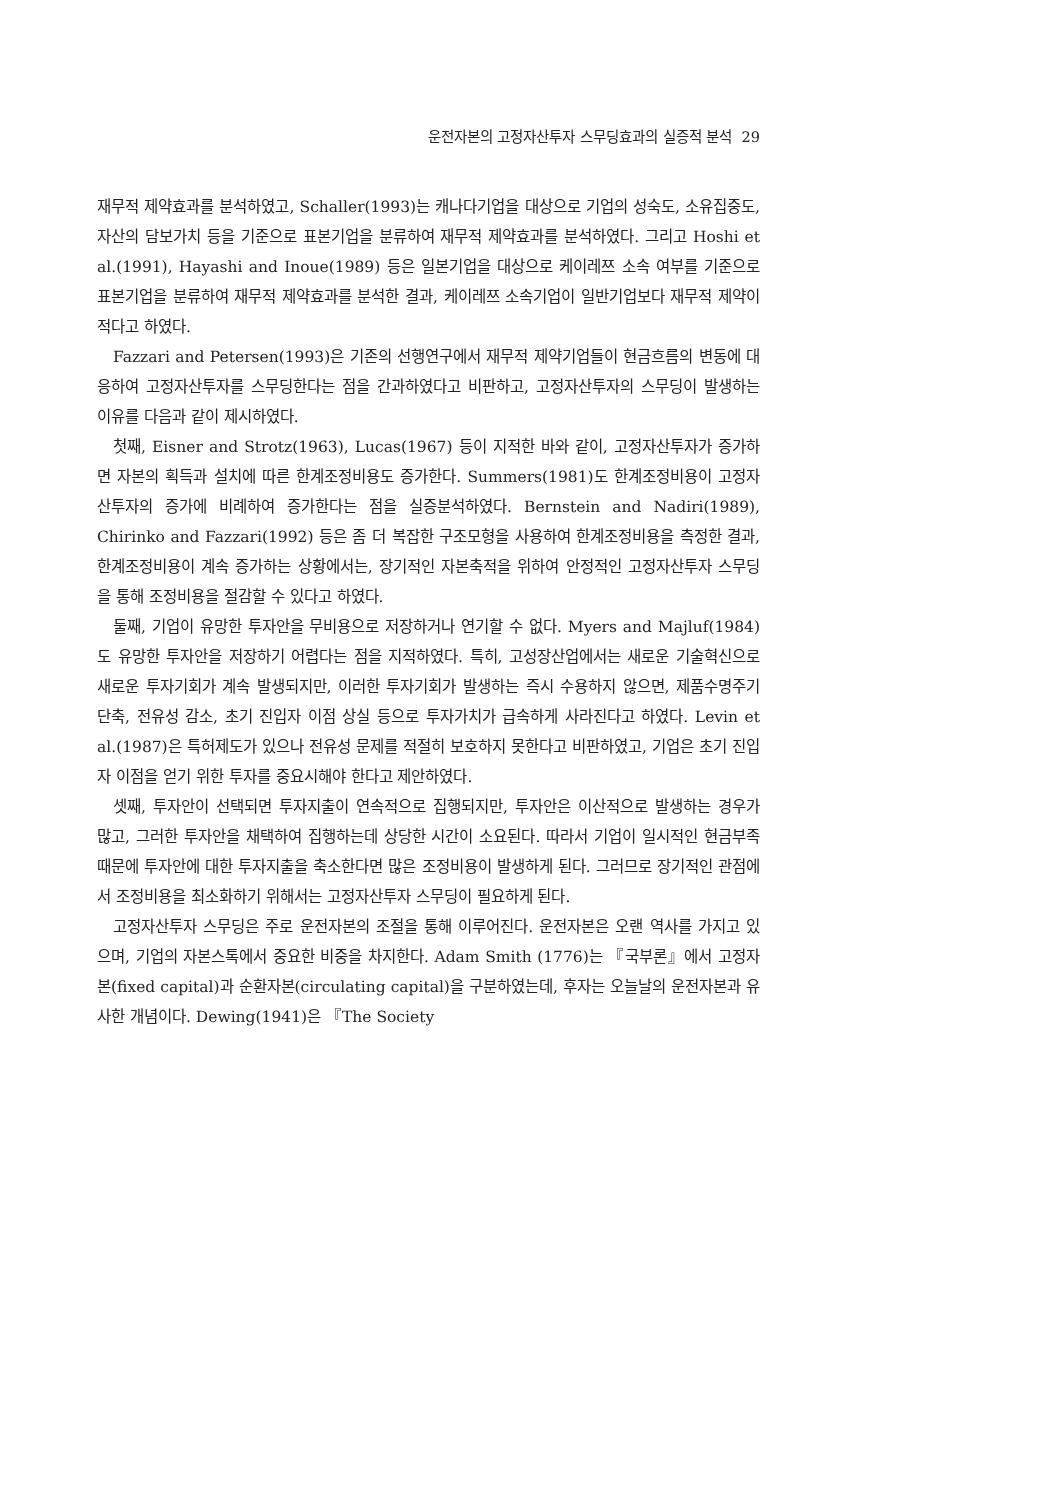운전자본의 고정자산투자 스무딩효과의 실증적 분석 29
재무적 제약효과를 분석하였고, Schaller(1993)는 캐나다기업을 대상으로 기업의 성숙도, 소유집중도, 자산의 담보가치 등을 기준으로 표본기업을 분류하여 재무적 제약효과를 분석하였다. 그리고 Hoshi et al.(1991), Hayashi and Inoue(1989) 등은 일본기업을 대상으로 케이레쯔 소속 여부를 기준으로 표본기업을 분류하여 재무적 제약효과를 분석한 결과, 케이레쯔 소속기업이 일반기업보다 재무적 제약이 적다고 하였다.
Fazzari and Petersen(1993)은 기존의 선행연구에서 재무적 제약기업들이 현금흐름의 변동에 대응하여 고정자산투자를 스무딩한다는 점을 간과하였다고 비판하고, 고정자산투자의 스무딩이 발생하는 이유를 다음과 같이 제시하였다.
첫째, Eisner and Strotz(1963), Lucas(1967) 등이 지적한 바와 같이, 고정자산투자가 증가하면 자본의 획득과 설치에 따른 한계조정비용도 증가한다. Summers(1981)도 한계조정비용이 고정자산투자의 증가에 비례하여 증가한다는 점을 실증분석하였다. Bernstein and Nadiri(1989), Chirinko and Fazzari(1992) 등은 좀 더 복잡한 구조모형을 사용하여 한계조정비용을 측정한 결과, 한계조정비용이 계속 증가하는 상황에서는, 장기적인 자본축적을 위하여 안정적인 고정자산투자 스무딩을 통해 조정비용을 절감할 수 있다고 하였다.
둘째, 기업이 유망한 투자안을 무비용으로 저장하거나 연기할 수 없다. Myers and Majluf(1984)도 유망한 투자안을 저장하기 어렵다는 점을 지적하였다. 특히, 고성장산업에서는 새로운 기술혁신으로 새로운 투자기회가 계속 발생되지만, 이러한 투자기회가 발생하는 즉시 수용하지 않으면, 제품수명주기 단축, 전유성 감소, 초기 진입자 이점 상실 등으로 투자가치가 급속하게 사라진다고 하였다. Levin et al.(1987)은 특허제도가 있으나 전유성 문제를 적절히 보호하지 못한다고 비판하였고, 기업은 초기 진입자 이점을 얻기 위한 투자를 중요시해야 한다고 제안하였다.
셋째, 투자안이 선택되면 투자지출이 연속적으로 집행되지만, 투자안은 이산적으로 발생하는 경우가 많고, 그러한 투자안을 채택하여 집행하는데 상당한 시간이 소요된다. 따라서 기업이 일시적인 현금부족 때문에 투자안에 대한 투자지출을 축소한다면 많은 조정비용이 발생하게 된다. 그러므로 장기적인 관점에서 조정비용을 최소화하기 위해서는 고정자산투자 스무딩이 필요하게 된다.
고정자산투자 스무딩은 주로 운전자본의 조절을 통해 이루어진다. 운전자본은 오랜 역사를 가지고 있으며, 기업의 자본스톡에서 중요한 비중을 차지한다. Adam Smith (1776)는 『국부론』에서 고정자본(fixed capital)과 순환자본(circulating capital)을 구분하였는데, 후자는 오늘날의 운전자본과 유사한 개념이다. Dewing(1941)은 『The Society